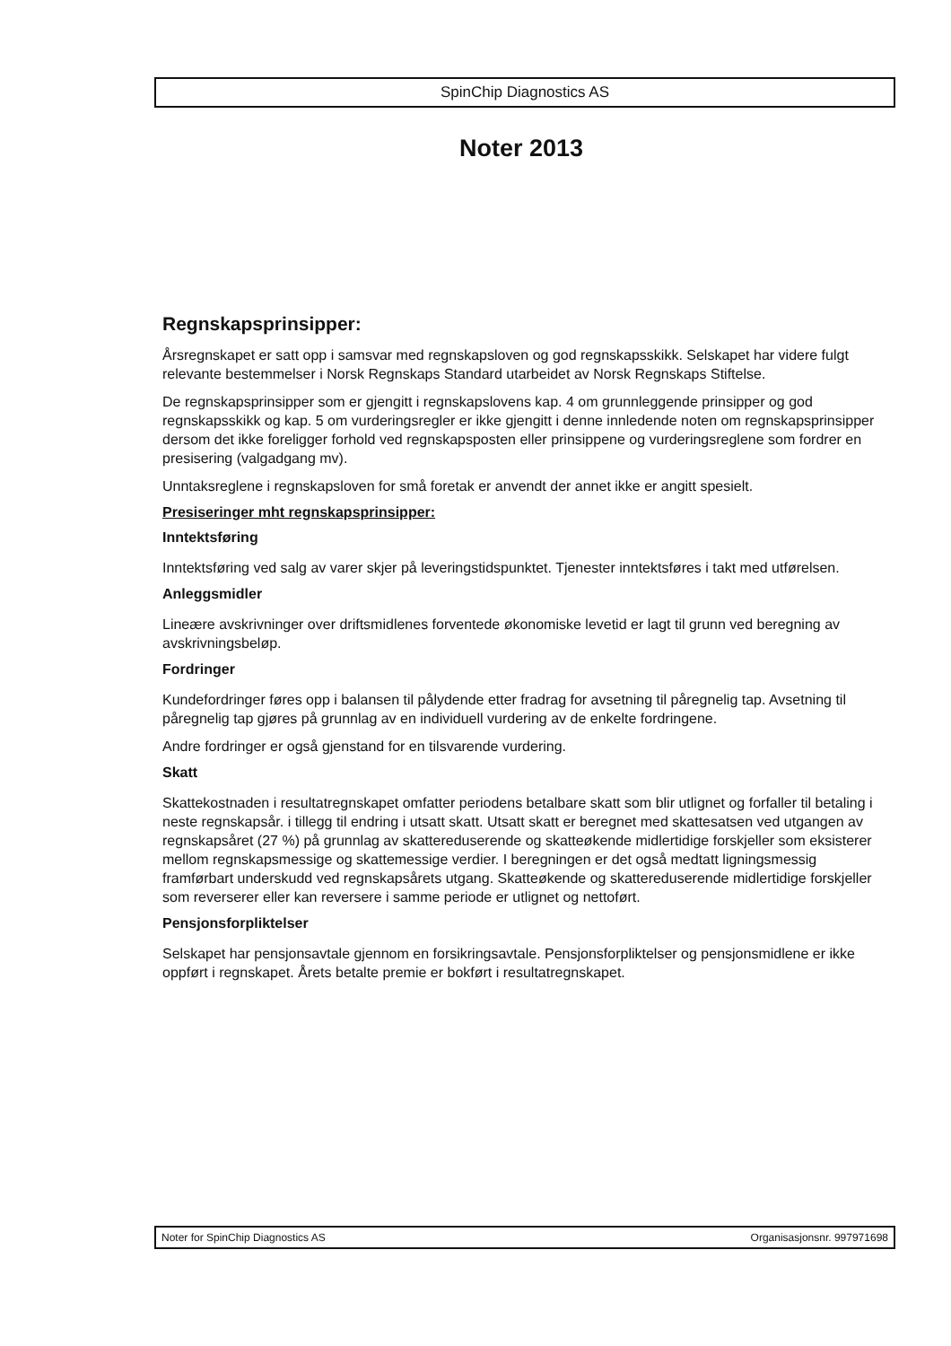SpinChip Diagnostics AS
Noter 2013
Regnskapsprinsipper:
Årsregnskapet er satt opp i samsvar med regnskapsloven og god regnskapsskikk. Selskapet har videre fulgt relevante bestemmelser i Norsk Regnskaps Standard utarbeidet av Norsk Regnskaps Stiftelse.
De regnskapsprinsipper som er gjengitt i regnskapslovens kap. 4 om grunnleggende prinsipper og god regnskapsskikk og kap. 5 om vurderingsregler er ikke gjengitt i denne innledende noten om regnskapsprinsipper dersom det ikke foreligger forhold ved regnskapsposten eller prinsippene og vurderingsreglene som fordrer en presisering (valgadgang mv).
Unntaksreglene i regnskapsloven for små foretak er anvendt der annet ikke er angitt spesielt.
Presiseringer mht regnskapsprinsipper:
Inntektsføring
Inntektsføring ved salg av varer skjer på leveringstidspunktet. Tjenester inntektsføres i takt med utførelsen.
Anleggsmidler
Lineære avskrivninger over driftsmidlenes forventede økonomiske levetid er lagt til grunn ved beregning av avskrivningsbeløp.
Fordringer
Kundefordringer føres opp i balansen til pålydende etter fradrag for avsetning til påregnelig tap. Avsetning til påregnelig tap gjøres på grunnlag av en individuell vurdering av de enkelte fordringene.
Andre fordringer er også gjenstand for en tilsvarende vurdering.
Skatt
Skattekostnaden i resultatregnskapet omfatter periodens betalbare skatt som blir utlignet og forfaller til betaling i neste regnskapsår. i tillegg til endring i utsatt skatt. Utsatt skatt er beregnet med skattesatsen ved utgangen av regnskapsåret (27 %) på grunnlag av skattereduserende og skatteøkende midlertidige forskjeller som eksisterer mellom regnskapsmessige og skattemessige verdier. I beregningen er det også medtatt ligningsmessig framførbart underskudd ved regnskapsårets utgang. Skatteøkende og skattereduserende midlertidige forskjeller som reverserer eller kan reversere i samme periode er utlignet og nettoført.
Pensjonsforpliktelser
Selskapet har pensjonsavtale gjennom en forsikringsavtale. Pensjonsforpliktelser og pensjonsmidlene er ikke oppført i regnskapet. Årets betalte premie er bokført i resultatregnskapet.
Noter for SpinChip Diagnostics AS Organisasjonsnr. 997971698